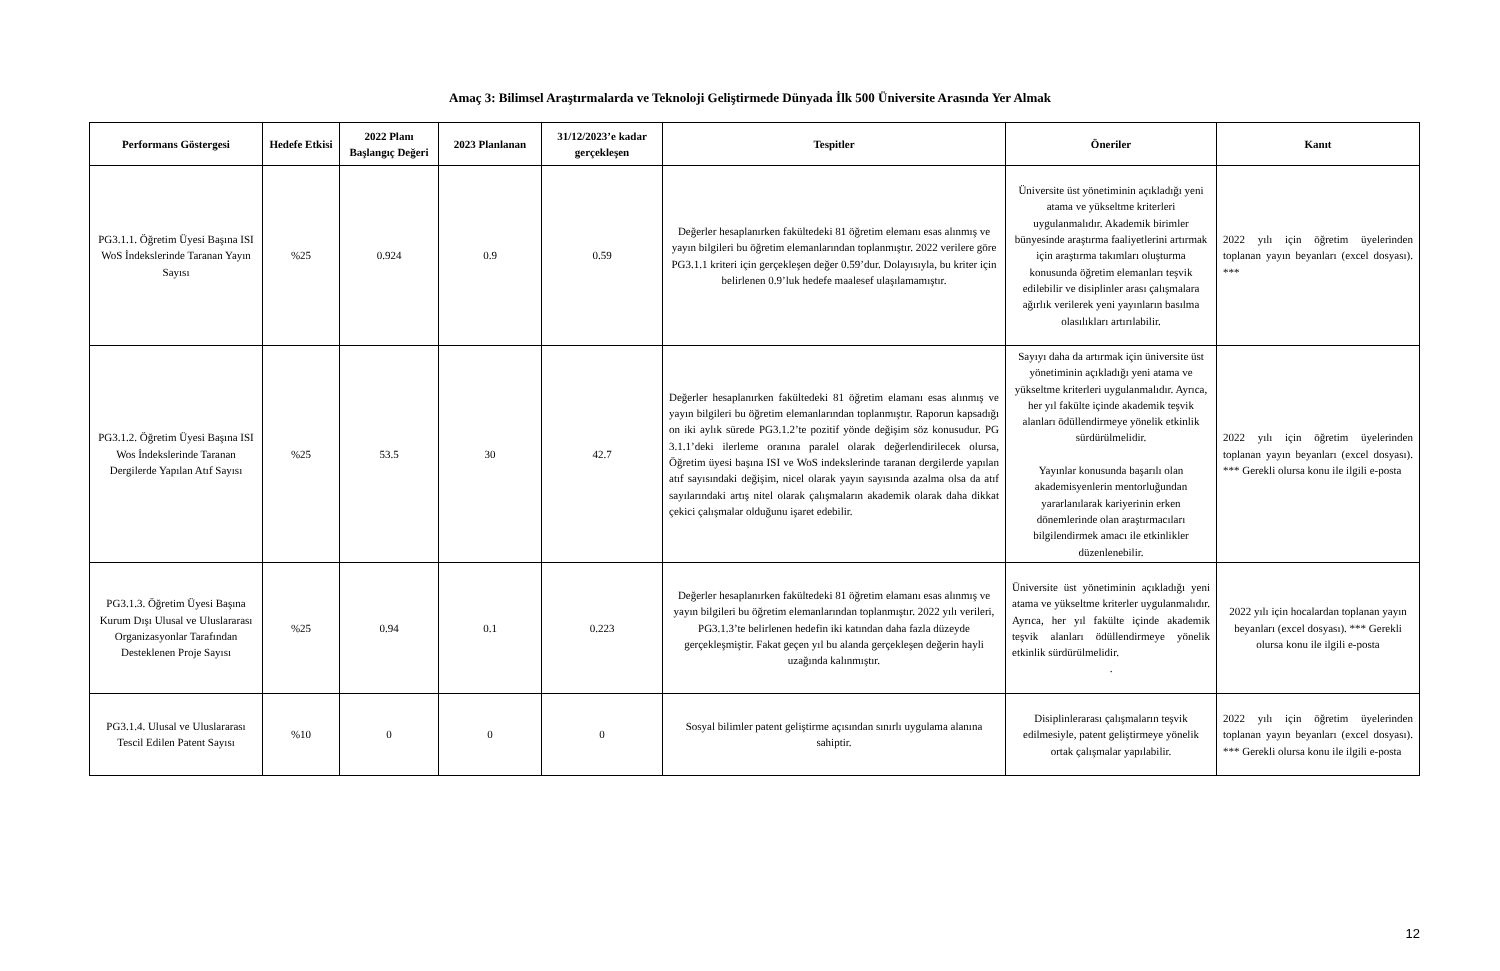Amaç 3: Bilimsel Araştırmalarda ve Teknoloji Geliştirmede Dünyada İlk 500 Üniversite Arasında Yer Almak
| Performans Göstergesi | Hedefe Etkisi | 2022 Planı Başlangıç Değeri | 2023 Planlanan | 31/12/2023’e kadar gerçekleşen | Tespitler | Öneriler | Kanıt |
| --- | --- | --- | --- | --- | --- | --- | --- |
| PG3.1.1. Öğretim Üyesi Başına ISI WoS İndekslerinde Taranan Yayın Sayısı | %25 | 0.924 | 0.9 | 0.59 | Değerler hesaplanırken fakültedeki 81 öğretim elemanı esas alınmış ve yayın bilgileri bu öğretim elemanlarından toplanmıştır. 2022 verilere göre PG3.1.1 kriteri için gerçekleşen değer 0.59’dur. Dolayısıyla, bu kriter için belirlenen 0.9’luk hedefe maalesef ulaşılamamıştır. | Üniversite üst yönetiminin açıkladığı yeni atama ve yükseltme kriterleri uygulanmalıdır. Akademik birimler bünyesinde araştırma faaliyetlerini artırmak için araştırma takımları oluşturma konusunda öğretim elemanları teşvik edilebilir ve disiplinler arası çalışmalara ağırlık verilerek yeni yayınların basılma olasılıkları artırılabilir. | 2022 yılı için öğretim üyelerinden toplanan yayın beyanları (excel dosyası). *** |
| PG3.1.2. Öğretim Üyesi Başına ISI Wos İndekslerinde Taranan Dergilerde Yapılan Atıf Sayısı | %25 | 53.5 | 30 | 42.7 | Değerler hesaplanırken fakültedeki 81 öğretim elamanı esas alınmış ve yayın bilgileri bu öğretim elemanlarından toplanmıştır. Raporun kapsadığı on iki aylık sürede PG3.1.2’te pozitif yönde değişim söz konusudur. PG 3.1.1’deki ilerleme oranına paralel olarak değerlendirilecek olursa, Öğretim üyesi başına ISI ve WoS indekslerinde taranan dergilerde yapılan atıf sayısındaki değişim, nicel olarak yayın sayısında azalma olsa da atıf sayılarındaki artış nitel olarak çalışmaların akademik olarak daha dikkat çekici çalışmalar olduğunu işaret edebilir. | Sayıyı daha da artırmak için üniversite üst yönetiminin açıkladığı yeni atama ve yükseltme kriterleri uygulanmalıdır. Ayrıca, her yıl fakülte içinde akademik teşvik alanları ödüllendirmeye yönelik etkinlik sürdürülmelidir. Yayınlar konusunda başarılı olan akademisyenlerin mentorluğundan yararlanılarak kariyerinin erken dönemlerinde olan araştırmacıları bilgilendirmek amacı ile etkinlikler düzenlenebilir. | 2022 yılı için öğretim üyelerinden toplanan yayın beyanları (excel dosyası). *** Gerekli olursa konu ile ilgili e-posta |
| PG3.1.3. Öğretim Üyesi Başına Kurum Dışı Ulusal ve Uluslararası Organizasyonlar Tarafından Desteklenen Proje Sayısı | %25 | 0.94 | 0.1 | 0.223 | Değerler hesaplanırken fakültedeki 81 öğretim elamanı esas alınmış ve yayın bilgileri bu öğretim elemanlarından toplanmıştır. 2022 yılı verileri, PG3.1.3’te belirlenen hedefin iki katından daha fazla düzeyde gerçekleşmiştir. Fakat geçen yıl bu alanda gerçekleşen değerin hayli uzağında kalınmıştır. | Üniversite üst yönetiminin açıkladığı yeni atama ve yükseltme kriterler uygulanmalıdır. Ayrıca, her yıl fakülte içinde akademik teşvik alanları ödüllendirmeye yönelik etkinlik sürdürülmelidir. . | 2022 yılı için hocalardan toplanan yayın beyanları (excel dosyası). *** Gerekli olursa konu ile ilgili e-posta |
| PG3.1.4. Ulusal ve Uluslararası Tescil Edilen Patent Sayısı | %10 | 0 | 0 | 0 | Sosyal bilimler patent geliştirme açısından sınırlı uygulama alanına sahiptir. | Disiplinlerarası çalışmaların teşvik edilmesiyle, patent geliştirmeye yönelik ortak çalışmalar yapılabilir. | 2022 yılı için öğretim üyelerinden toplanan yayın beyanları (excel dosyası). *** Gerekli olursa konu ile ilgili e-posta |
12